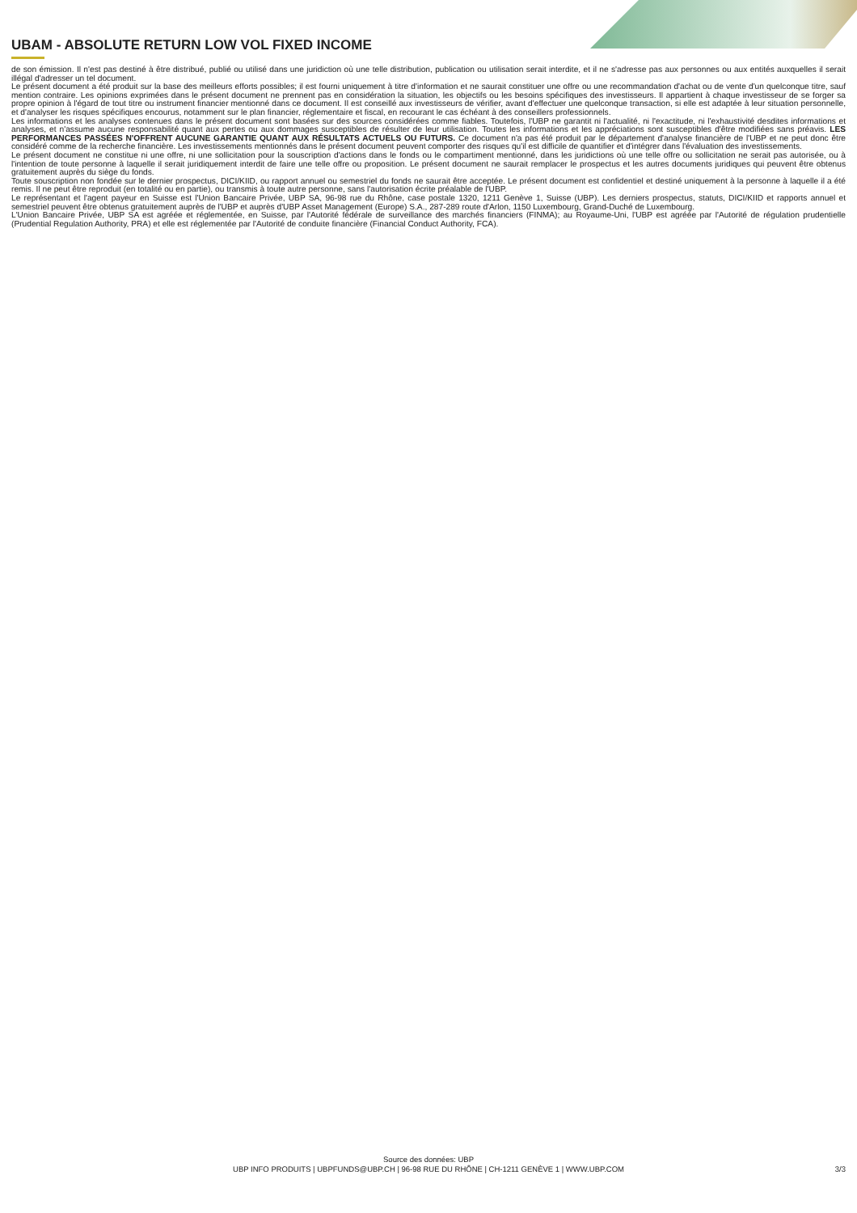UBAM - ABSOLUTE RETURN LOW VOL FIXED INCOME
de son émission. Il n'est pas destiné à être distribué, publié ou utilisé dans une juridiction où une telle distribution, publication ou utilisation serait interdite, et il ne s'adresse pas aux personnes ou aux entités auxquelles il serait illégal d'adresser un tel document.
Le présent document a été produit sur la base des meilleurs efforts possibles; il est fourni uniquement à titre d'information et ne saurait constituer une offre ou une recommandation d'achat ou de vente d'un quelconque titre, sauf mention contraire. Les opinions exprimées dans le présent document ne prennent pas en considération la situation, les objectifs ou les besoins spécifiques des investisseurs. Il appartient à chaque investisseur de se forger sa propre opinion à l'égard de tout titre ou instrument financier mentionné dans ce document. Il est conseillé aux investisseurs de vérifier, avant d'effectuer une quelconque transaction, si elle est adaptée à leur situation personnelle, et d'analyser les risques spécifiques encourus, notamment sur le plan financier, réglementaire et fiscal, en recourant le cas échéant à des conseillers professionnels.
Les informations et les analyses contenues dans le présent document sont basées sur des sources considérées comme fiables. Toutefois, l'UBP ne garantit ni l'actualité, ni l'exactitude, ni l'exhaustivité desdites informations et analyses, et n'assume aucune responsabilité quant aux pertes ou aux dommages susceptibles de résulter de leur utilisation. Toutes les informations et les appréciations sont susceptibles d'être modifiées sans préavis. LES PERFORMANCES PASSÉES N'OFFRENT AUCUNE GARANTIE QUANT AUX RÉSULTATS ACTUELS OU FUTURS. Ce document n'a pas été produit par le département d'analyse financière de l'UBP et ne peut donc être considéré comme de la recherche financière. Les investissements mentionnés dans le présent document peuvent comporter des risques qu'il est difficile de quantifier et d'intégrer dans l'évaluation des investissements.
Le présent document ne constitue ni une offre, ni une sollicitation pour la souscription d'actions dans le fonds ou le compartiment mentionné, dans les juridictions où une telle offre ou sollicitation ne serait pas autorisée, ou à l'intention de toute personne à laquelle il serait juridiquement interdit de faire une telle offre ou proposition. Le présent document ne saurait remplacer le prospectus et les autres documents juridiques qui peuvent être obtenus gratuitement auprès du siège du fonds.
Toute souscription non fondée sur le dernier prospectus, DICI/KIID, ou rapport annuel ou semestriel du fonds ne saurait être acceptée. Le présent document est confidentiel et destiné uniquement à la personne à laquelle il a été remis. Il ne peut être reproduit (en totalité ou en partie), ou transmis à toute autre personne, sans l'autorisation écrite préalable de l'UBP.
Le représentant et l'agent payeur en Suisse est l'Union Bancaire Privée, UBP SA, 96-98 rue du Rhône, case postale 1320, 1211 Genève 1, Suisse (UBP). Les derniers prospectus, statuts, DICI/KIID et rapports annuel et semestriel peuvent être obtenus gratuitement auprès de l'UBP et auprès d'UBP Asset Management (Europe) S.A., 287-289 route d'Arlon, 1150 Luxembourg, Grand-Duché de Luxembourg.
L'Union Bancaire Privée, UBP SA est agréée et réglementée, en Suisse, par l'Autorité fédérale de surveillance des marchés financiers (FINMA); au Royaume-Uni, l'UBP est agréée par l'Autorité de régulation prudentielle (Prudential Regulation Authority, PRA) et elle est réglementée par l'Autorité de conduite financière (Financial Conduct Authority, FCA).
Source des données: UBP
UBP INFO PRODUITS | UBPFUNDS@UBP.CH | 96-98 RUE DU RHÔNE | CH-1211 GENÈVE 1 | WWW.UBP.COM
3/3